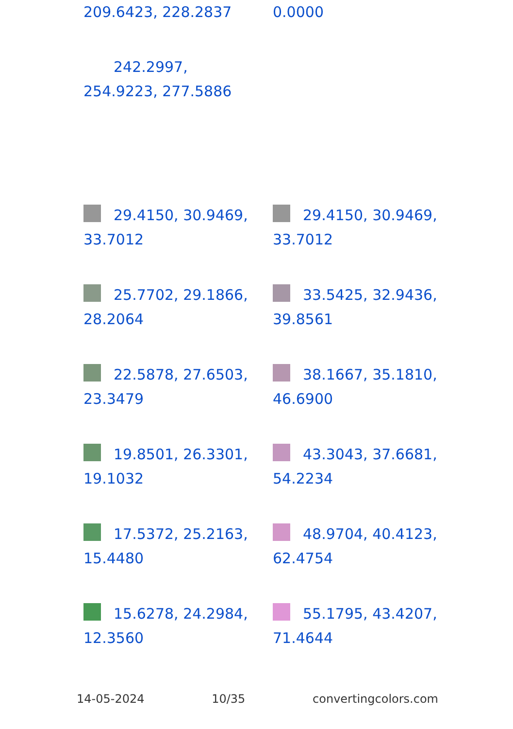209.6423, 228.2837 0.0000
242.2997,
254.9223, 277.5886
29.4150, 30.9469, 33.7012
29.4150, 30.9469, 33.7012
25.7702, 29.1866, 28.2064
33.5425, 32.9436, 39.8561
22.5878, 27.6503, 23.3479
38.1667, 35.1810, 46.6900
19.8501, 26.3301, 19.1032
43.3043, 37.6681, 54.2234
17.5372, 25.2163, 15.4480
48.9704, 40.4123, 62.4754
15.6278, 24.2984, 12.3560
55.1795, 43.4207, 71.4644
14-05-2024 10/35 convertingcolors.com